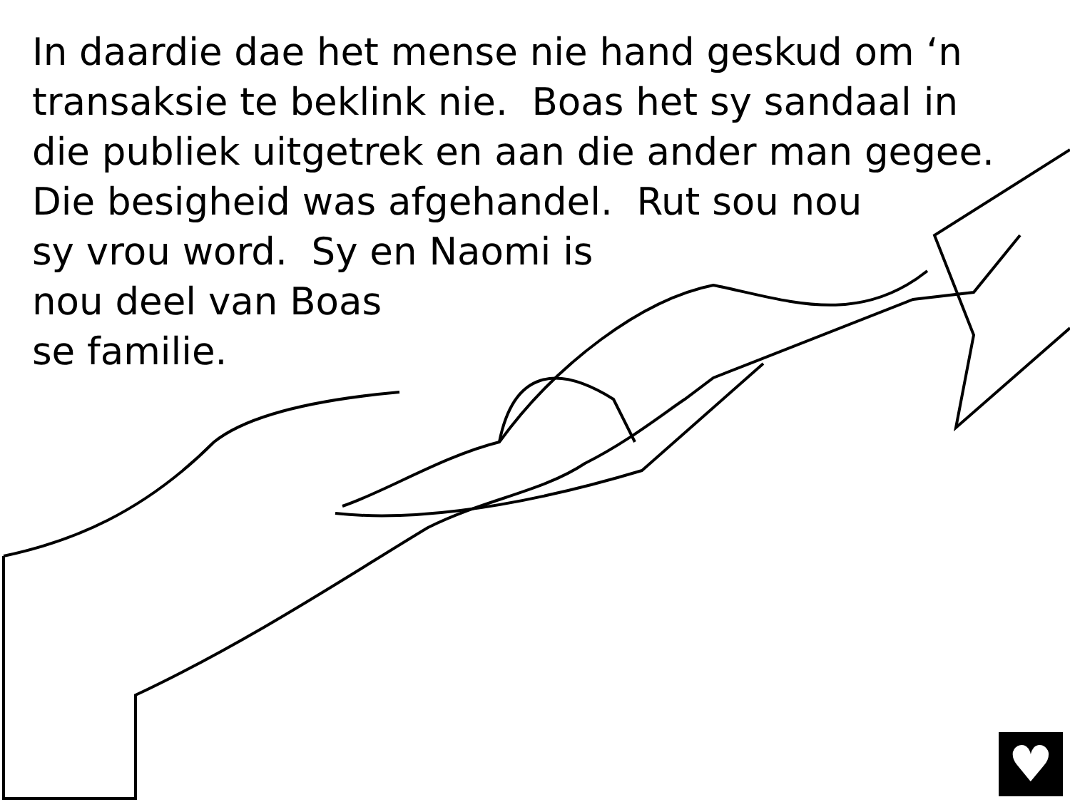In daardie dae het mense nie hand geskud om ‘n
transaksie te beklink nie. Boas het sy sandaal in
die publiek uitgetrek en aan die ander man gegee.
Die besigheid was afgehandel. Rut sou nou
sy vrou word. Sy en Naomi is
nou deel van Boas
se familie.
♥